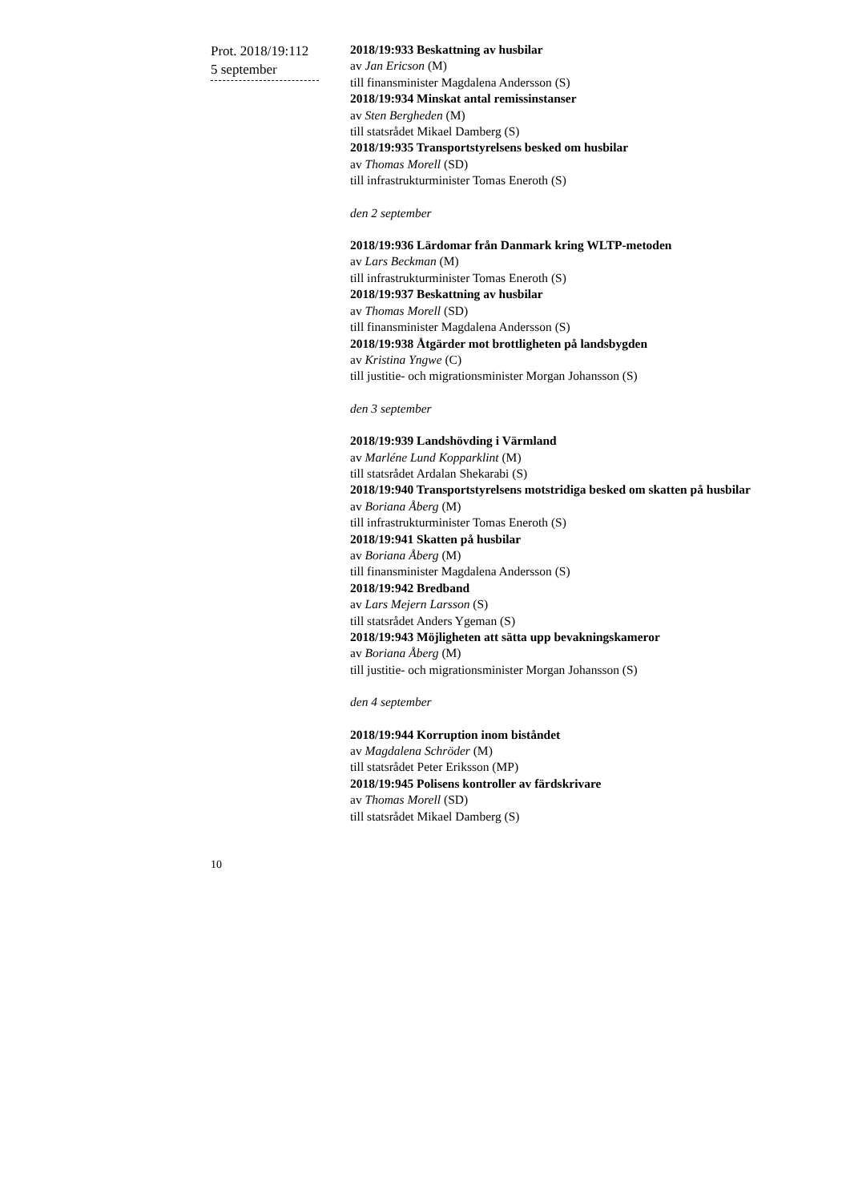Prot. 2018/19:112
5 september
2018/19:933 Beskattning av husbilar
av Jan Ericson (M)
till finansminister Magdalena Andersson (S)
2018/19:934 Minskat antal remissinstanser
av Sten Bergheden (M)
till statsrådet Mikael Damberg (S)
2018/19:935 Transportstyrelsens besked om husbilar
av Thomas Morell (SD)
till infrastrukturminister Tomas Eneroth (S)
den 2 september
2018/19:936 Lärdomar från Danmark kring WLTP-metoden
av Lars Beckman (M)
till infrastrukturminister Tomas Eneroth (S)
2018/19:937 Beskattning av husbilar
av Thomas Morell (SD)
till finansminister Magdalena Andersson (S)
2018/19:938 Åtgärder mot brottligheten på landsbygden
av Kristina Yngwe (C)
till justitie- och migrationsminister Morgan Johansson (S)
den 3 september
2018/19:939 Landshövding i Värmland
av Marléne Lund Kopparklint (M)
till statsrådet Ardalan Shekarabi (S)
2018/19:940 Transportstyrelsens motstridiga besked om skatten på husbilar
av Boriana Åberg (M)
till infrastrukturminister Tomas Eneroth (S)
2018/19:941 Skatten på husbilar
av Boriana Åberg (M)
till finansminister Magdalena Andersson (S)
2018/19:942 Bredband
av Lars Mejern Larsson (S)
till statsrådet Anders Ygeman (S)
2018/19:943 Möjligheten att sätta upp bevakningskameror
av Boriana Åberg (M)
till justitie- och migrationsminister Morgan Johansson (S)
den 4 september
2018/19:944 Korruption inom biståndet
av Magdalena Schröder (M)
till statsrådet Peter Eriksson (MP)
2018/19:945 Polisens kontroller av färdskrivare
av Thomas Morell (SD)
till statsrådet Mikael Damberg (S)
10